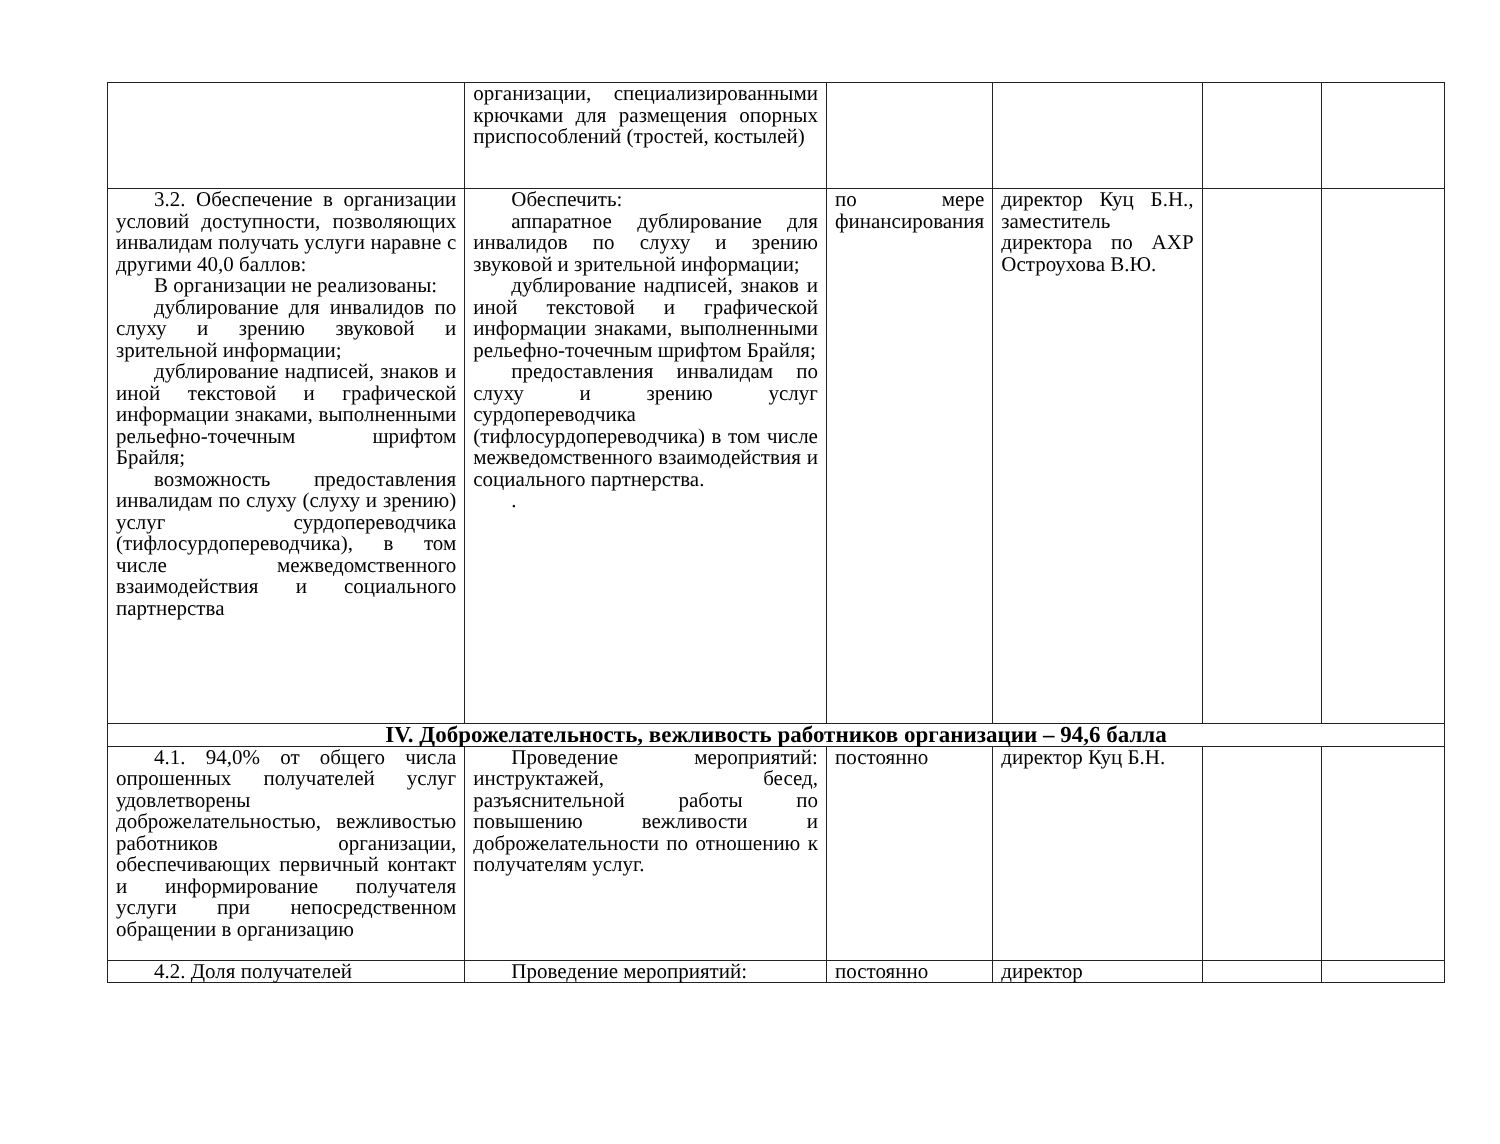| | организации, специализированными крючками для размещения опорных приспособлений (тростей, костылей) | | | | |
| 3.2. Обеспечение в организации условий доступности, позволяющих инвалидам получать услуги наравне с другими 40,0 баллов: В организации не реализованы: дублирование для инвалидов по слуху и зрению звуковой и зрительной информации; дублирование надписей, знаков и иной текстовой и графической информации знаками, выполненными рельефно-точечным шрифтом Брайля; возможность предоставления инвалидам по слуху (слуху и зрению) услуг сурдопереводчика (тифлосурдопереводчика), в том числе межведомственного взаимодействия и социального партнерства | Обеспечить: аппаратное дублирование для инвалидов по слуху и зрению звуковой и зрительной информации; дублирование надписей, знаков и иной текстовой и графической информации знаками, выполненными рельефно-точечным шрифтом Брайля; предоставления инвалидам по слуху и зрению услуг сурдопереводчика (тифлосурдопереводчика) в том числе межведомственного взаимодействия и социального партнерства. . | по мере финансирования | директор Куц Б.Н., заместитель директора по АХР Остроухова В.Ю. | | |
| IV. Доброжелательность, вежливость работников организации – 94,6 балла | | | | | |
| 4.1. 94,0% от общего числа опрошенных получателей услуг удовлетворены доброжелательностью, вежливостью работников организации, обеспечивающих первичный контакт и информирование получателя услуги при непосредственном обращении в организацию | Проведение мероприятий: инструктажей, бесед, разъяснительной работы по повышению вежливости и доброжелательности по отношению к получателям услуг. | постоянно | директор Куц Б.Н. | | |
| 4.2. Доля получателей | Проведение мероприятий: | постоянно | директор | | |